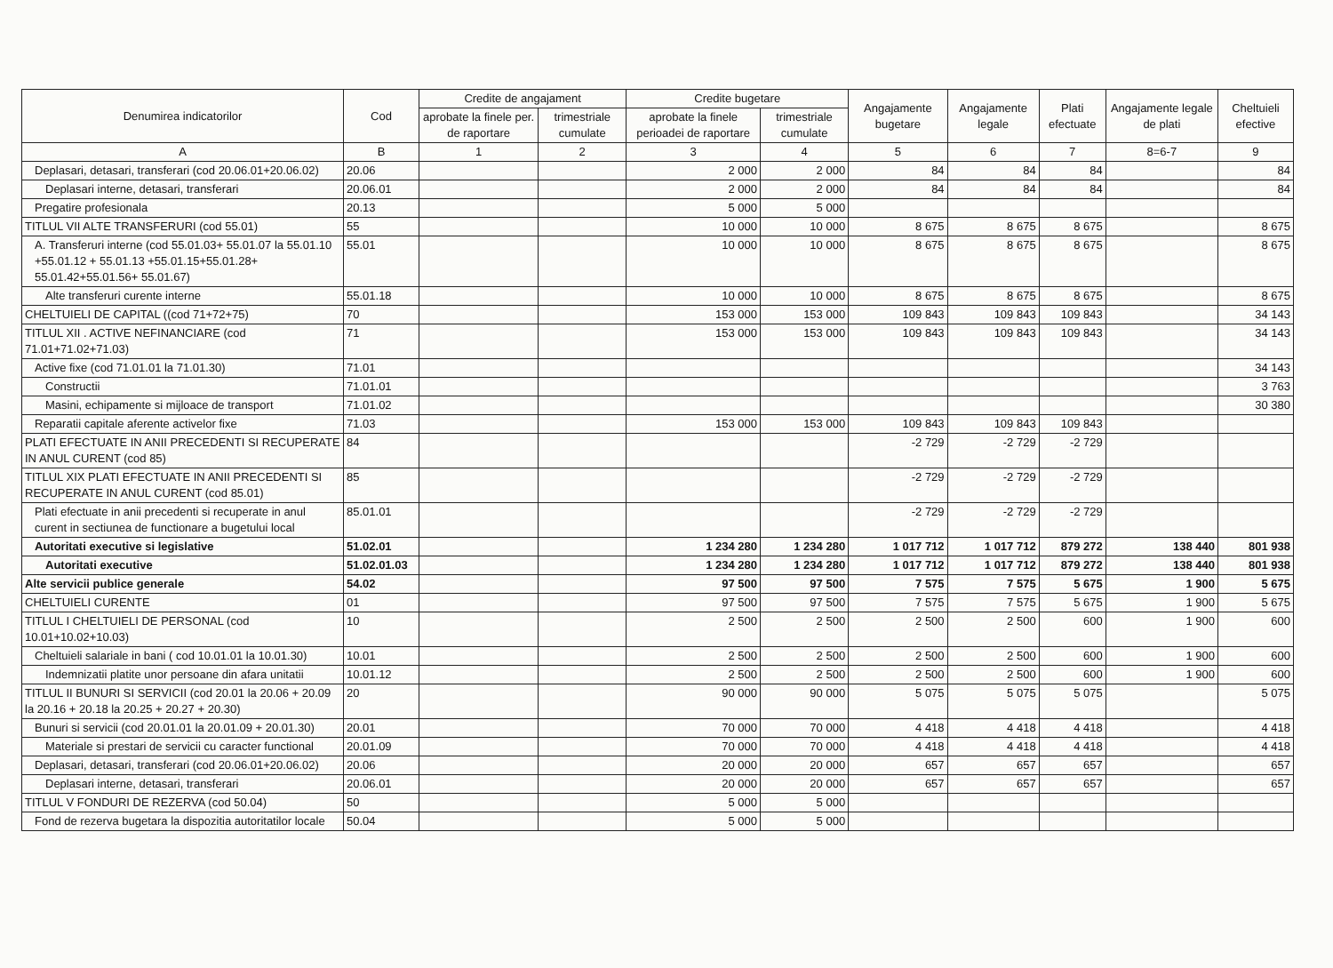| Denumirea indicatorilor | Cod | Credite de angajament | | Credite bugetare | | Angajamente bugetare | Angajamente legale | Plati efectuate | Angajamente legale de plati | Cheltuieli efective |
| --- | --- | --- | --- | --- | --- | --- | --- | --- | --- | --- |
| | | aprobate la finele per. de raportare | trimestriale cumulate | aprobate la finele perioadei de raportare | trimestriale cumulate | | | | | |
| A | B | 1 | 2 | 3 | 4 | 5 | 6 | 7 | 8=6-7 | 9 |
| Deplasari, detasari, transferari (cod 20.06.01+20.06.02) | 20.06 | | | 2 000 | 2 000 | 84 | 84 | 84 | | 84 |
| Deplasari interne, detasari, transferari | 20.06.01 | | | 2 000 | 2 000 | 84 | 84 | 84 | | 84 |
| Pregatire profesionala | 20.13 | | | 5 000 | 5 000 | | | | | |
| TITLUL VII ALTE TRANSFERURI (cod 55.01) | 55 | | | 10 000 | 10 000 | 8 675 | 8 675 | 8 675 | | 8 675 |
| A. Transferuri interne (cod 55.01.03+ 55.01.07 la 55.01.10 +55.01.12 + 55.01.13 +55.01.15+55.01.28+ 55.01.42+55.01.56+ 55.01.67) | 55.01 | | | 10 000 | 10 000 | 8 675 | 8 675 | 8 675 | | 8 675 |
| Alte transferuri curente interne | 55.01.18 | | | 10 000 | 10 000 | 8 675 | 8 675 | 8 675 | | 8 675 |
| CHELTUIELI DE CAPITAL ((cod 71+72+75) | 70 | | | 153 000 | 153 000 | 109 843 | 109 843 | 109 843 | | 34 143 |
| TITLUL XII . ACTIVE NEFINANCIARE (cod 71.01+71.02+71.03) | 71 | | | 153 000 | 153 000 | 109 843 | 109 843 | 109 843 | | 34 143 |
| Active fixe (cod 71.01.01 la 71.01.30) | 71.01 | | | | | | | | | 34 143 |
| Constructii | 71.01.01 | | | | | | | | | 3 763 |
| Masini, echipamente si mijloace de transport | 71.01.02 | | | | | | | | | 30 380 |
| Reparatii capitale aferente activelor fixe | 71.03 | | | 153 000 | 153 000 | 109 843 | 109 843 | 109 843 | | |
| PLATI EFECTUATE IN ANII PRECEDENTI SI RECUPERATE IN ANUL CURENT (cod 85) | 84 | | | | | -2 729 | -2 729 | -2 729 | | |
| TITLUL XIX PLATI EFECTUATE IN ANII PRECEDENTI SI RECUPERATE IN ANUL CURENT (cod 85.01) | 85 | | | | | -2 729 | -2 729 | -2 729 | | |
| Plati efectuate in anii precedenti si recuperate in anul curent in sectiunea de functionare a bugetului local | 85.01.01 | | | | | -2 729 | -2 729 | -2 729 | | |
| Autoritati executive si legislative | 51.02.01 | | | 1 234 280 | 1 234 280 | 1 017 712 | 1 017 712 | 879 272 | 138 440 | 801 938 |
| Autoritati executive | 51.02.01.03 | | | 1 234 280 | 1 234 280 | 1 017 712 | 1 017 712 | 879 272 | 138 440 | 801 938 |
| Alte servicii publice generale | 54.02 | | | 97 500 | 97 500 | 7 575 | 7 575 | 5 675 | 1 900 | 5 675 |
| CHELTUIELI CURENTE | 01 | | | 97 500 | 97 500 | 7 575 | 7 575 | 5 675 | 1 900 | 5 675 |
| TITLUL I CHELTUIELI DE PERSONAL (cod 10.01+10.02+10.03) | 10 | | | 2 500 | 2 500 | 2 500 | 2 500 | 600 | 1 900 | 600 |
| Cheltuieli salariale in bani ( cod 10.01.01 la 10.01.30) | 10.01 | | | 2 500 | 2 500 | 2 500 | 2 500 | 600 | 1 900 | 600 |
| Indemnizatii platite unor persoane din afara unitatii | 10.01.12 | | | 2 500 | 2 500 | 2 500 | 2 500 | 600 | 1 900 | 600 |
| TITLUL II BUNURI SI SERVICII (cod 20.01 la 20.06 + 20.09 la 20.16 + 20.18 la 20.25 + 20.27 + 20.30) | 20 | | | 90 000 | 90 000 | 5 075 | 5 075 | 5 075 | | 5 075 |
| Bunuri si servicii (cod 20.01.01 la 20.01.09 + 20.01.30) | 20.01 | | | 70 000 | 70 000 | 4 418 | 4 418 | 4 418 | | 4 418 |
| Materiale si prestari de servicii cu caracter functional | 20.01.09 | | | 70 000 | 70 000 | 4 418 | 4 418 | 4 418 | | 4 418 |
| Deplasari, detasari, transferari (cod 20.06.01+20.06.02) | 20.06 | | | 20 000 | 20 000 | 657 | 657 | 657 | | 657 |
| Deplasari interne, detasari, transferari | 20.06.01 | | | 20 000 | 20 000 | 657 | 657 | 657 | | 657 |
| TITLUL V FONDURI DE REZERVA (cod 50.04) | 50 | | | 5 000 | 5 000 | | | | | |
| Fond de rezerva bugetara la dispozitia autoritatilor locale | 50.04 | | | 5 000 | 5 000 | | | | | |